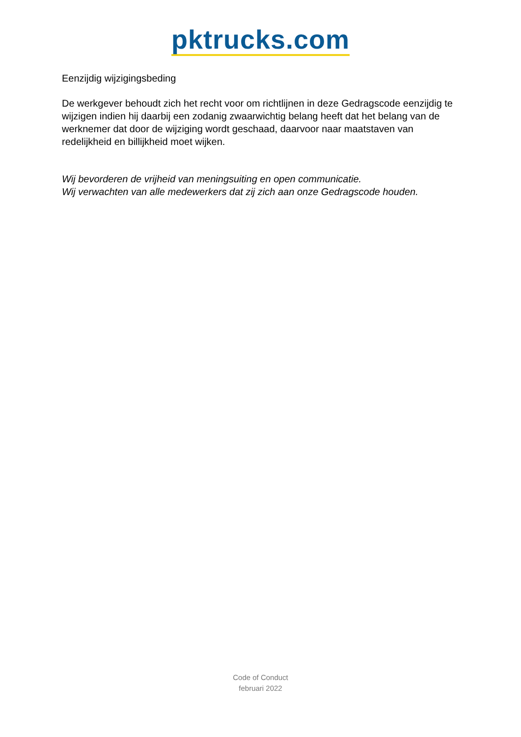pktrucks.com
Eenzijdig wijzigingsbeding
De werkgever behoudt zich het recht voor om richtlijnen in deze Gedragscode eenzijdig te wijzigen indien hij daarbij een zodanig zwaarwichtig belang heeft dat het belang van de werknemer dat door de wijziging wordt geschaad, daarvoor naar maatstaven van redelijkheid en billijkheid moet wijken.
Wij bevorderen de vrijheid van meningsuiting en open communicatie.
Wij verwachten van alle medewerkers dat zij zich aan onze Gedragscode houden.
Code of Conduct
februari 2022